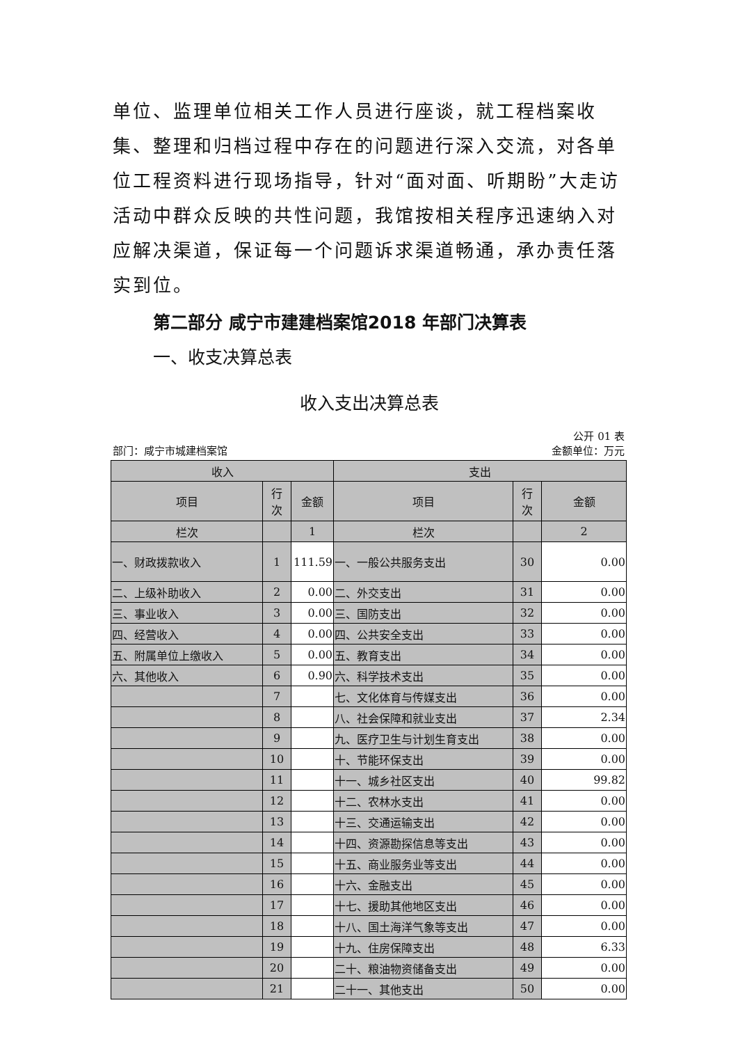单位、监理单位相关工作人员进行座谈，就工程档案收集、整理和归档过程中存在的问题进行深入交流，对各单位工程资料进行现场指导，针对“面对面、听期盼”大走访活动中群众反映的共性问题，我馆按相关程序迅速纳入对应解决渠道，保证每一个问题诉求渠道畅通，承办责任落实到位。
第二部分 咸宁市建建档案馆2018 年部门决算表
一、收支决算总表
收入支出决算总表
公开 01 表
部门：咸宁市城建档案馆 金额单位：万元
| 收入 | | | 支出 | | |
| --- | --- | --- | --- | --- | --- |
| 项目 | 行 次 | 金额 | 项目 | 行 次 | 金额 |
| 栏次 | | 1 | 栏次 | | 2 |
| 一、财政拨款收入 | 1 | 111.59 | 一、一般公共服务支出 | 30 | 0.00 |
| 二、上级补助收入 | 2 | 0.00 | 二、外交支出 | 31 | 0.00 |
| 三、事业收入 | 3 | 0.00 | 三、国防支出 | 32 | 0.00 |
| 四、经营收入 | 4 | 0.00 | 四、公共安全支出 | 33 | 0.00 |
| 五、附属单位上缴收入 | 5 | 0.00 | 五、教育支出 | 34 | 0.00 |
| 六、其他收入 | 6 | 0.90 | 六、科学技术支出 | 35 | 0.00 |
| | 7 | | 七、文化体育与传媒支出 | 36 | 0.00 |
| | 8 | | 八、社会保障和就业支出 | 37 | 2.34 |
| | 9 | | 九、医疗卫生与计划生育支出 | 38 | 0.00 |
| | 10 | | 十、节能环保支出 | 39 | 0.00 |
| | 11 | | 十一、城乡社区支出 | 40 | 99.82 |
| | 12 | | 十二、农林水支出 | 41 | 0.00 |
| | 13 | | 十三、交通运输支出 | 42 | 0.00 |
| | 14 | | 十四、资源勘探信息等支出 | 43 | 0.00 |
| | 15 | | 十五、商业服务业等支出 | 44 | 0.00 |
| | 16 | | 十六、金融支出 | 45 | 0.00 |
| | 17 | | 十七、援助其他地区支出 | 46 | 0.00 |
| | 18 | | 十八、国土海洋气象等支出 | 47 | 0.00 |
| | 19 | | 十九、住房保障支出 | 48 | 6.33 |
| | 20 | | 二十、粮油物资储备支出 | 49 | 0.00 |
| | 21 | | 二十一、其他支出 | 50 | 0.00 |